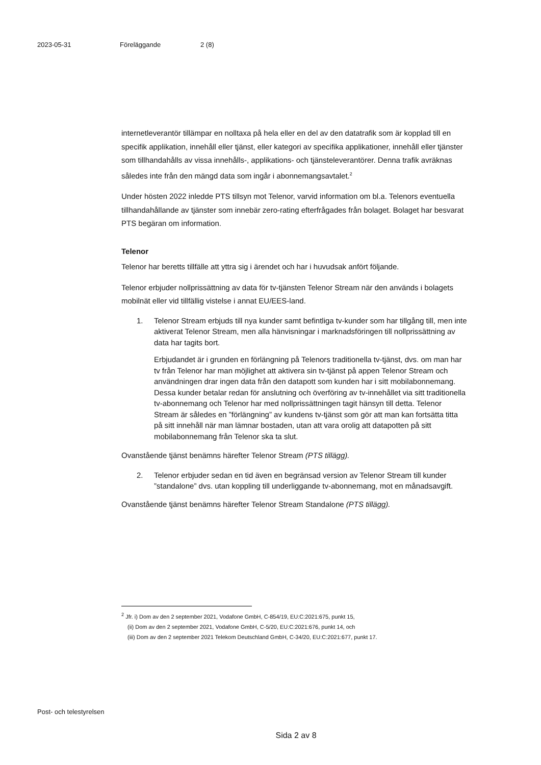2023-05-31 Föreläggande 2 (8)
internetleverantör tillämpar en nolltaxa på hela eller en del av den datatrafik som är kopplad till en specifik applikation, innehåll eller tjänst, eller kategori av specifika applikationer, innehåll eller tjänster som tillhandahålls av vissa innehålls-, applikations- och tjänsteleverantörer. Denna trafik avräknas således inte från den mängd data som ingår i abonnemangsavtalet.<sup>2</sup>
Under hösten 2022 inledde PTS tillsyn mot Telenor, varvid information om bl.a. Telenors eventuella tillhandahållande av tjänster som innebär zero-rating efterfrågades från bolaget. Bolaget har besvarat PTS begäran om information.
Telenor
Telenor har beretts tillfälle att yttra sig i ärendet och har i huvudsak anfört följande.
Telenor erbjuder nollprissättning av data för tv-tjänsten Telenor Stream när den används i bolagets mobilnät eller vid tillfällig vistelse i annat EU/EES-land.
1. Telenor Stream erbjuds till nya kunder samt befintliga tv-kunder som har tillgång till, men inte aktiverat Telenor Stream, men alla hänvisningar i marknadsföringen till nollprissättning av data har tagits bort.
Erbjudandet är i grunden en förlängning på Telenors traditionella tv-tjänst, dvs. om man har tv från Telenor har man möjlighet att aktivera sin tv-tjänst på appen Telenor Stream och användningen drar ingen data från den datapott som kunden har i sitt mobilabonnemang. Dessa kunder betalar redan för anslutning och överföring av tv-innehållet via sitt traditionella tv-abonnemang och Telenor har med nollprissättningen tagit hänsyn till detta. Telenor Stream är således en ”förlängning” av kundens tv-tjänst som gör att man kan fortsätta titta på sitt innehåll när man lämnar bostaden, utan att vara orolig att datapotten på sitt mobilabonnemang från Telenor ska ta slut.
Ovanstående tjänst benämns härefter Telenor Stream (PTS tillägg).
2. Telenor erbjuder sedan en tid även en begränsad version av Telenor Stream till kunder ”standalone” dvs. utan koppling till underliggande tv-abonnemang, mot en månadsavgift.
Ovanstående tjänst benämns härefter Telenor Stream Standalone (PTS tillägg).
<sup>2</sup> Jfr. i) Dom av den 2 september 2021, Vodafone GmbH, C-854/19, EU:C:2021:675, punkt 15,
(ii) Dom av den 2 september 2021, Vodafone GmbH, C-5/20, EU:C:2021:676, punkt 14, och
(iii) Dom av den 2 september 2021 Telekom Deutschland GmbH, C-34/20, EU:C:2021:677, punkt 17.
Post- och telestyrelsen
Sida 2 av 8